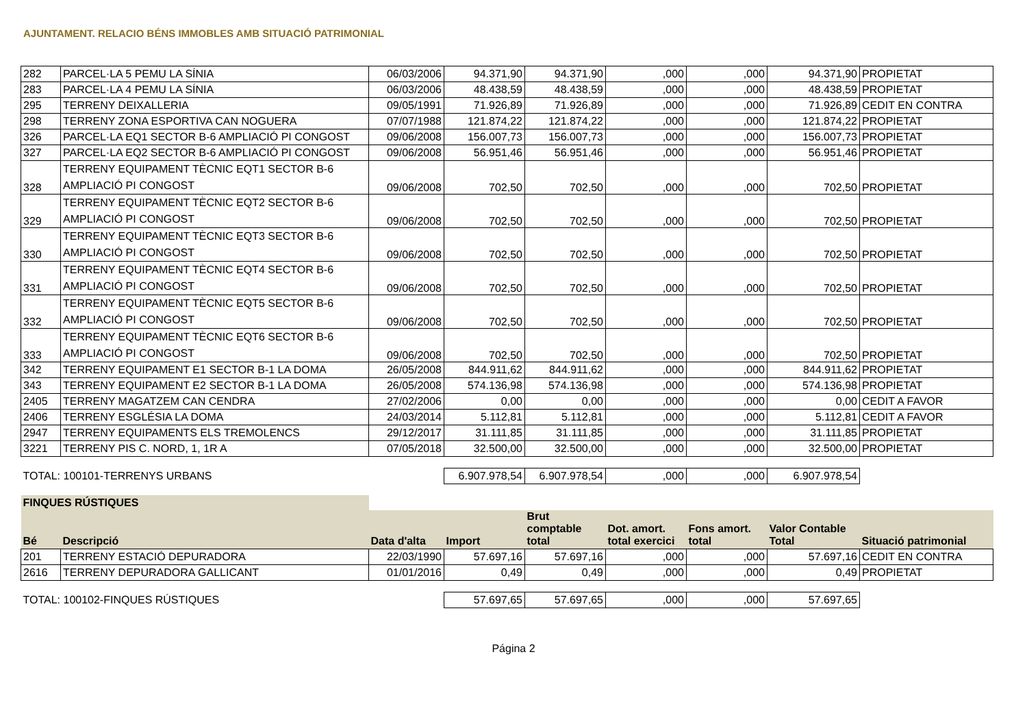AJUNTAMENT. RELACIO BÉNS IMMOBLES AMB SITUACIÓ PATRIMONIAL
| 282 | PARCEL·LA 5 PEMU LA SÍNIA | 06/03/2006 | 94.371,90 | 94.371,90 | ,000 | ,000 | 94.371,90 | PROPIETAT |
| 283 | PARCEL·LA 4 PEMU LA SÍNIA | 06/03/2006 | 48.438,59 | 48.438,59 | ,000 | ,000 | 48.438,59 | PROPIETAT |
| 295 | TERRENY DEIXALLERIA | 09/05/1991 | 71.926,89 | 71.926,89 | ,000 | ,000 | 71.926,89 | CEDIT EN CONTRA |
| 298 | TERRENY ZONA ESPORTIVA CAN NOGUERA | 07/07/1988 | 121.874,22 | 121.874,22 | ,000 | ,000 | 121.874,22 | PROPIETAT |
| 326 | PARCEL·LA EQ1 SECTOR B-6 AMPLIACIÓ PI CONGOST | 09/06/2008 | 156.007,73 | 156.007,73 | ,000 | ,000 | 156.007,73 | PROPIETAT |
| 327 | PARCEL·LA EQ2 SECTOR B-6 AMPLIACIÓ PI CONGOST | 09/06/2008 | 56.951,46 | 56.951,46 | ,000 | ,000 | 56.951,46 | PROPIETAT |
| 328 | TERRENY EQUIPAMENT TÈCNIC EQT1 SECTOR B-6 AMPLIACIÓ PI CONGOST | 09/06/2008 | 702,50 | 702,50 | ,000 | ,000 | 702,50 | PROPIETAT |
| 329 | TERRENY EQUIPAMENT TÈCNIC EQT2 SECTOR B-6 AMPLIACIÓ PI CONGOST | 09/06/2008 | 702,50 | 702,50 | ,000 | ,000 | 702,50 | PROPIETAT |
| 330 | TERRENY EQUIPAMENT TÈCNIC EQT3 SECTOR B-6 AMPLIACIÓ PI CONGOST | 09/06/2008 | 702,50 | 702,50 | ,000 | ,000 | 702,50 | PROPIETAT |
| 331 | TERRENY EQUIPAMENT TÈCNIC EQT4 SECTOR B-6 AMPLIACIÓ PI CONGOST | 09/06/2008 | 702,50 | 702,50 | ,000 | ,000 | 702,50 | PROPIETAT |
| 332 | TERRENY EQUIPAMENT TÈCNIC EQT5 SECTOR B-6 AMPLIACIÓ PI CONGOST | 09/06/2008 | 702,50 | 702,50 | ,000 | ,000 | 702,50 | PROPIETAT |
| 333 | TERRENY EQUIPAMENT TÈCNIC EQT6 SECTOR B-6 AMPLIACIÓ PI CONGOST | 09/06/2008 | 702,50 | 702,50 | ,000 | ,000 | 702,50 | PROPIETAT |
| 342 | TERRENY EQUIPAMENT E1 SECTOR B-1 LA DOMA | 26/05/2008 | 844.911,62 | 844.911,62 | ,000 | ,000 | 844.911,62 | PROPIETAT |
| 343 | TERRENY EQUIPAMENT E2 SECTOR B-1 LA DOMA | 26/05/2008 | 574.136,98 | 574.136,98 | ,000 | ,000 | 574.136,98 | PROPIETAT |
| 2405 | TERRENY MAGATZEM CAN CENDRA | 27/02/2006 | 0,00 | 0,00 | ,000 | ,000 | 0,00 | CEDIT A FAVOR |
| 2406 | TERRENY ESGLÉSIA LA DOMA | 24/03/2014 | 5.112,81 | 5.112,81 | ,000 | ,000 | 5.112,81 | CEDIT A FAVOR |
| 2947 | TERRENY EQUIPAMENTS ELS TREMOLENCS | 29/12/2017 | 31.111,85 | 31.111,85 | ,000 | ,000 | 31.111,85 | PROPIETAT |
| 3221 | TERRENY PIS C. NORD, 1, 1R A | 07/05/2018 | 32.500,00 | 32.500,00 | ,000 | ,000 | 32.500,00 | PROPIETAT |
| TOTAL: 100101-TERRENYS URBANS | | | 6.907.978,54 | 6.907.978,54 | ,000 | ,000 | 6.907.978,54 | |
| FINQUES RÚSTIQUES | | | | | | | | |
| Bé | Descripció | Data d'alta | Import | Brut comptable total | Dot. amort. total exercici | Fons amort. total | Valor Contable Total | Situació patrimonial |
| 201 | TERRENY ESTACIÓ DEPURADORA | 22/03/1990 | 57.697,16 | 57.697,16 | ,000 | ,000 | 57.697,16 | CEDIT EN CONTRA |
| 2616 | TERRENY DEPURADORA GALLICANT | 01/01/2016 | 0,49 | 0,49 | ,000 | ,000 | 0,49 | PROPIETAT |
| TOTAL: 100102-FINQUES RÚSTIQUES | | | 57.697,65 | 57.697,65 | ,000 | ,000 | 57.697,65 | |
Página 2